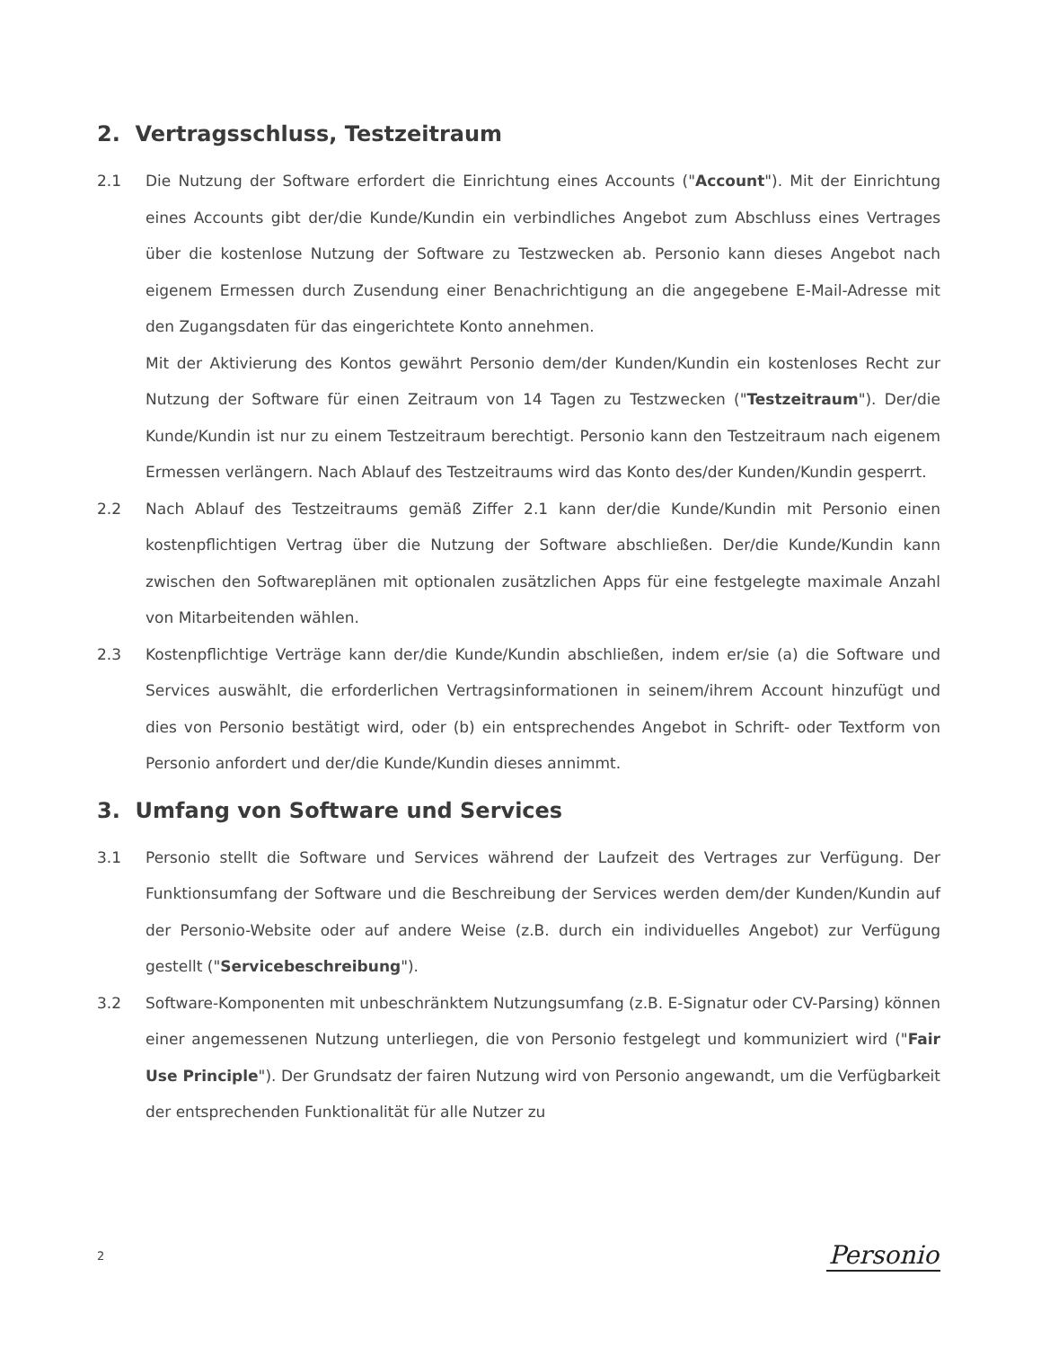2. Vertragsschluss, Testzeitraum
2.1 Die Nutzung der Software erfordert die Einrichtung eines Accounts ("Account"). Mit der Einrichtung eines Accounts gibt der/die Kunde/Kundin ein verbindliches Angebot zum Abschluss eines Vertrages über die kostenlose Nutzung der Software zu Testzwecken ab. Personio kann dieses Angebot nach eigenem Ermessen durch Zusendung einer Benachrichtigung an die angegebene E-Mail-Adresse mit den Zugangsdaten für das eingerichtete Konto annehmen.
Mit der Aktivierung des Kontos gewährt Personio dem/der Kunden/Kundin ein kostenloses Recht zur Nutzung der Software für einen Zeitraum von 14 Tagen zu Testzwecken ("Testzeitraum"). Der/die Kunde/Kundin ist nur zu einem Testzeitraum berechtigt. Personio kann den Testzeitraum nach eigenem Ermessen verlängern. Nach Ablauf des Testzeitraums wird das Konto des/der Kunden/Kundin gesperrt.
2.2 Nach Ablauf des Testzeitraums gemäß Ziffer 2.1 kann der/die Kunde/Kundin mit Personio einen kostenpflichtigen Vertrag über die Nutzung der Software abschließen. Der/die Kunde/Kundin kann zwischen den Softwareplänen mit optionalen zusätzlichen Apps für eine festgelegte maximale Anzahl von Mitarbeitenden wählen.
2.3 Kostenpflichtige Verträge kann der/die Kunde/Kundin abschließen, indem er/sie (a) die Software und Services auswählt, die erforderlichen Vertragsinformationen in seinem/ihrem Account hinzufügt und dies von Personio bestätigt wird, oder (b) ein entsprechendes Angebot in Schrift- oder Textform von Personio anfordert und der/die Kunde/Kundin dieses annimmt.
3. Umfang von Software und Services
3.1 Personio stellt die Software und Services während der Laufzeit des Vertrages zur Verfügung. Der Funktionsumfang der Software und die Beschreibung der Services werden dem/der Kunden/Kundin auf der Personio-Website oder auf andere Weise (z.B. durch ein individuelles Angebot) zur Verfügung gestellt ("Servicebeschreibung").
3.2 Software-Komponenten mit unbeschränktem Nutzungsumfang (z.B. E-Signatur oder CV-Parsing) können einer angemessenen Nutzung unterliegen, die von Personio festgelegt und kommuniziert wird ("Fair Use Principle"). Der Grundsatz der fairen Nutzung wird von Personio angewandt, um die Verfügbarkeit der entsprechenden Funktionalität für alle Nutzer zu
2 Personio